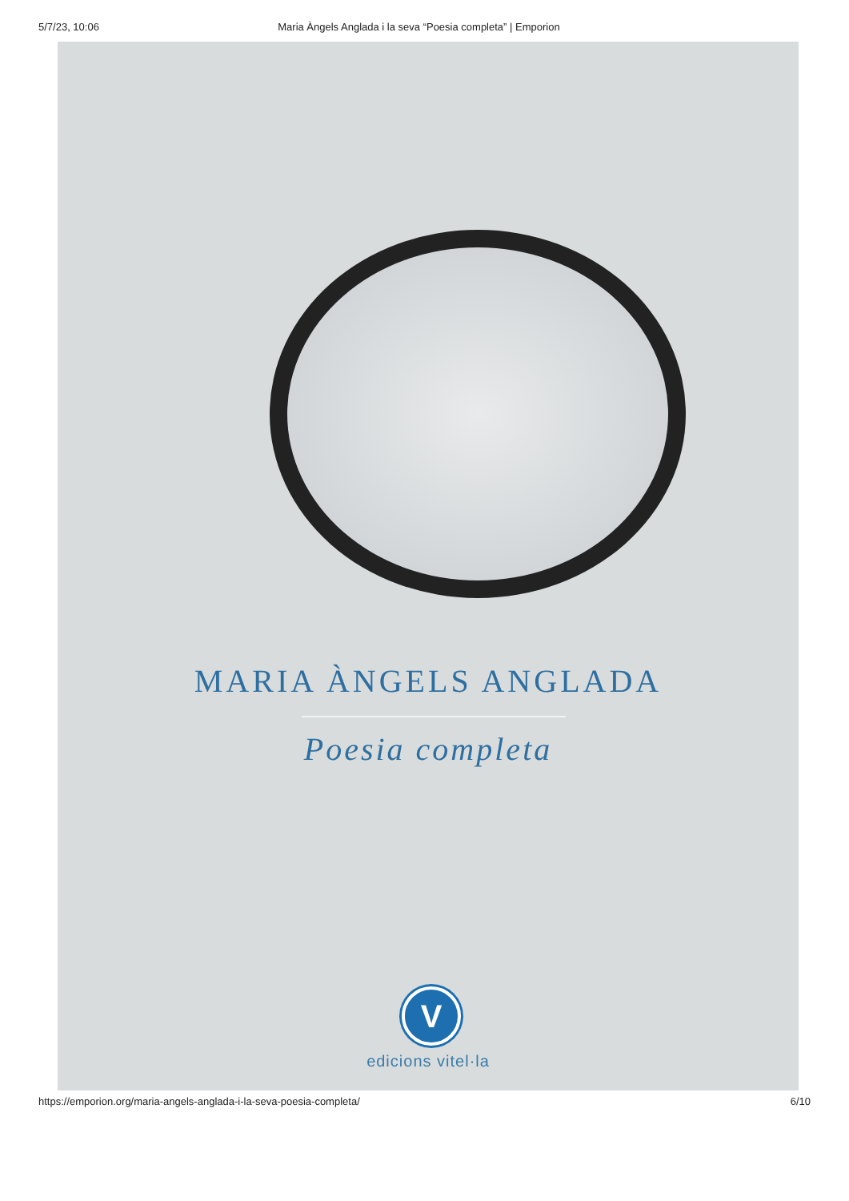5/7/23, 10:06 Maria Àngels Anglada i la seva “Poesia completa” | Emporion
MARIA ÀNGELS ANGLADA
Poesia completa
V
edicions vitel·la
https://emporion.org/maria-angels-anglada-i-la-seva-poesia-completa/ 6/10